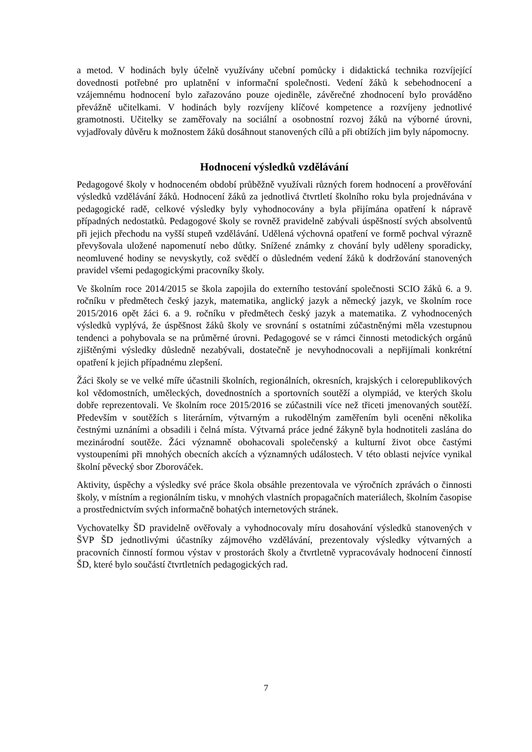a metod. V hodinách byly účelně využívány učební pomůcky i didaktická technika rozvíjející dovednosti potřebné pro uplatnění v informační společnosti. Vedení žáků k sebehodnocení a vzájemnému hodnocení bylo zařazováno pouze ojediněle, závěrečné zhodnocení bylo prováděno převážně učitelkami. V hodinách byly rozvíjeny klíčové kompetence a rozvíjeny jednotlivé gramotnosti. Učitelky se zaměřovaly na sociální a osobnostní rozvoj žáků na výborné úrovni, vyjadřovaly důvěru k možnostem žáků dosáhnout stanovených cílů a při obtížích jim byly nápomocny.
Hodnocení výsledků vzdělávání
Pedagogové školy v hodnoceném období průběžně využívali různých forem hodnocení a prověřování výsledků vzdělávání žáků. Hodnocení žáků za jednotlivá čtvrtletí školního roku byla projednávána v pedagogické radě, celkové výsledky byly vyhodnocovány a byla přijímána opatření k nápravě případných nedostatků. Pedagogové školy se rovněž pravidelně zabývali úspěšností svých absolventů při jejich přechodu na vyšší stupeň vzdělávání. Udělená výchovná opatření ve formě pochval výrazně převyšovala uložené napomenutí nebo důtky. Snížené známky z chování byly uděleny sporadicky, neomluvené hodiny se nevyskytly, což svědčí o důsledném vedení žáků k dodržování stanovených pravidel všemi pedagogickými pracovníky školy.
Ve školním roce 2014/2015 se škola zapojila do externího testování společnosti SCIO žáků 6. a 9. ročníku v předmětech český jazyk, matematika, anglický jazyk a německý jazyk, ve školním roce 2015/2016 opět žáci 6. a 9. ročníku v předmětech český jazyk a matematika. Z vyhodnocených výsledků vyplývá, že úspěšnost žáků školy ve srovnání s ostatními zúčastněnými měla vzestupnou tendenci a pohybovala se na průměrné úrovni. Pedagogové se v rámci činnosti metodických orgánů zjištěnými výsledky důsledně nezabývali, dostatečně je nevyhodnocovali a nepřijímali konkrétní opatření k jejich případnému zlepšení.
Žáci školy se ve velké míře účastnili školních, regionálních, okresních, krajských i celorepublikových kol vědomostních, uměleckých, dovednostních a sportovních soutěží a olympiád, ve kterých školu dobře reprezentovali. Ve školním roce 2015/2016 se zúčastnili více než třiceti jmenovaných soutěží. Především v soutěžích s literárním, výtvarným a rukodělným zaměřením byli oceněni několika čestnými uznáními a obsadili i čelná místa. Výtvarná práce jedné žákyně byla hodnotiteli zaslána do mezinárodní soutěže. Žáci významně obohacovali společenský a kulturní život obce častými vystoupeními při mnohých obecních akcích a významných událostech. V této oblasti nejvíce vynikal školní pěvecký sbor Zborováček.
Aktivity, úspěchy a výsledky své práce škola obsáhle prezentovala ve výročních zprávách o činnosti školy, v místním a regionálním tisku, v mnohých vlastních propagačních materiálech, školním časopise a prostřednictvím svých informačně bohatých internetových stránek.
Vychovatelky ŠD pravidelně ověřovaly a vyhodnocovaly míru dosahování výsledků stanovených v ŠVP ŠD jednotlivými účastníky zájmového vzdělávání, prezentovaly výsledky výtvarných a pracovních činností formou výstav v prostorách školy a čtvrtletně vypracovávaly hodnocení činností ŠD, které bylo součástí čtvrtletních pedagogických rad.
7